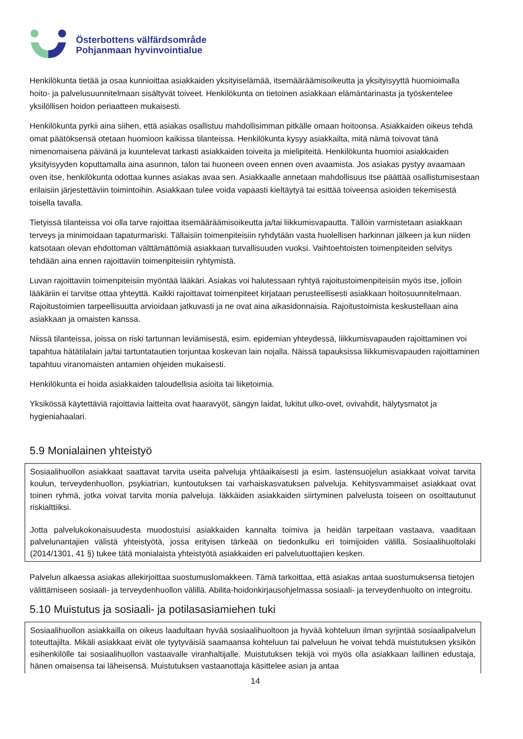Österbottens välfärdsområde
Pohjanmaan hyvinvointialue
Henkilökunta tietää ja osaa kunnioittaa asiakkaiden yksityiselämää, itsemääräämisoikeutta ja yksityisyyttä huomioimalla hoito- ja palvelusuunnitelmaan sisältyvät toiveet. Henkilökunta on tietoinen asiakkaan elämäntarinasta ja työskentelee yksilöllisen hoidon periaatteen mukaisesti.
Henkilökunta pyrkii aina siihen, että asiakas osallistuu mahdollisimman pitkälle omaan hoitoonsa. Asiakkaiden oikeus tehdä omat päätöksensä otetaan huomioon kaikissa tilanteissa. Henkilökunta kysyy asiakkailta, mitä nämä toivovat tänä nimenomaisena päivänä ja kuuntelevat tarkasti asiakkaiden toiveita ja mielipiteitä. Henkilökunta huomioi asiakkaiden yksityisyyden koputtamalla aina asunnon, talon tai huoneen oveen ennen oven avaamista. Jos asiakas pystyy avaamaan oven itse, henkilökunta odottaa kunnes asiakas avaa sen. Asiakkaalle annetaan mahdollisuus itse päättää osallistumisestaan erilaisiin järjestettäviin toimintoihin. Asiakkaan tulee voida vapaasti kieltäytyä tai esittää toiveensa asioiden tekemisestä toisella tavalla.
Tietyissä tilanteissa voi olla tarve rajoittaa itsemääräämisoikeutta ja/tai liikkumisvapautta. Tällöin varmistetaan asiakkaan terveys ja minimoidaan tapaturmariski. Tällaisiin toimenpiteisiin ryhdytään vasta huolellisen harkinnan jälkeen ja kun niiden katsotaan olevan ehdottoman välttämättömiä asiakkaan turvallisuuden vuoksi. Vaihtoehtoisten toimenpiteiden selvitys tehdään aina ennen rajoittaviin toimenpiteisiin ryhtymistä.
Luvan rajoittaviin toimenpiteisiin myöntää lääkäri. Asiakas voi halutessaan ryhtyä rajoitustoimenpiteisiin myös itse, jolloin lääkäriin ei tarvitse ottaa yhteyttä. Kaikki rajoittavat toimenpiteet kirjataan perusteellisesti asiakkaan hoitosuunnitelmaan. Rajoitustoimien tarpeellisuutta arvioidaan jatkuvasti ja ne ovat aina aikasidonnaisia. Rajoitustoimista keskustellaan aina asiakkaan ja omaisten kanssa.
Niissä tilanteissa, joissa on riski tartunnan leviämisestä, esim. epidemian yhteydessä, liikkumisvapauden rajoittaminen voi tapahtua hätätilalain ja/tai tartuntatautien torjuntaa koskevan lain nojalla. Näissä tapauksissa liikkumisvapauden rajoittaminen tapahtuu viranomaisten antamien ohjeiden mukaisesti.
Henkilökunta ei hoida asiakkaiden taloudellisia asioita tai liiketoimia.
Yksikössä käytettäviä rajoittavia laitteita ovat haaravyöt, sängyn laidat, lukitut ulko-ovet, ovivahdit, hälytysmatot ja hygieniahaalari.
5.9 Monialainen yhteistyö
Sosiaalihuollon asiakkaat saattavat tarvita useita palveluja yhtäaikaisesti ja esim. lastensuojelun asiakkaat voivat tarvita koulun, terveydenhuollon, psykiatrian, kuntoutuksen tai varhaiskasvatuksen palveluja. Kehitysvammaiset asiakkaat ovat toinen ryhmä, jotka voivat tarvita monia palveluja. Iäkkäiden asiakkaiden siirtyminen palvelusta toiseen on osoittautunut riskialttiiksi.
Jotta palvelukokonaisuudesta muodostuisi asiakkaiden kannalta toimiva ja heidän tarpeitaan vastaava, vaaditaan palvelunantajien välistä yhteistyötä, jossa erityisen tärkeää on tiedonkulku eri toimijoiden välillä. Sosiaalihuoltolaki (2014/1301, 41 §) tukee tätä monialaista yhteistyötä asiakkaiden eri palvelutuottajien kesken.
Palvelun alkaessa asiakas allekirjoittaa suostumuslomakkeen. Tämä tarkoittaa, että asiakas antaa suostumuksensa tietojen välittämiseen sosiaali- ja terveydenhuollon välillä. Abilita-hoidonkirjausohjelmassa sosiaali- ja terveydenhuolto on integroitu.
5.10 Muistutus ja sosiaali- ja potilasasiamiehen tuki
Sosiaalihuollon asiakkailla on oikeus laadultaan hyvää sosiaalihuoltoon ja hyvää kohteluun ilman syrjintää sosiaalipalvelun toteuttajilta. Mikäli asiakkaat eivät ole tyytyväisiä saamaansa kohteluun tai palveluun he voivat tehdä muistutuksen yksikön esihenkilölle tai sosiaalihuollon vastaavalle viranhaltijalle. Muistutuksen tekijä voi myös olla asiakkaan laillinen edustaja, hänen omaisensa tai läheisensä. Muistutuksen vastaanottaja käsittelee asian ja antaa
14